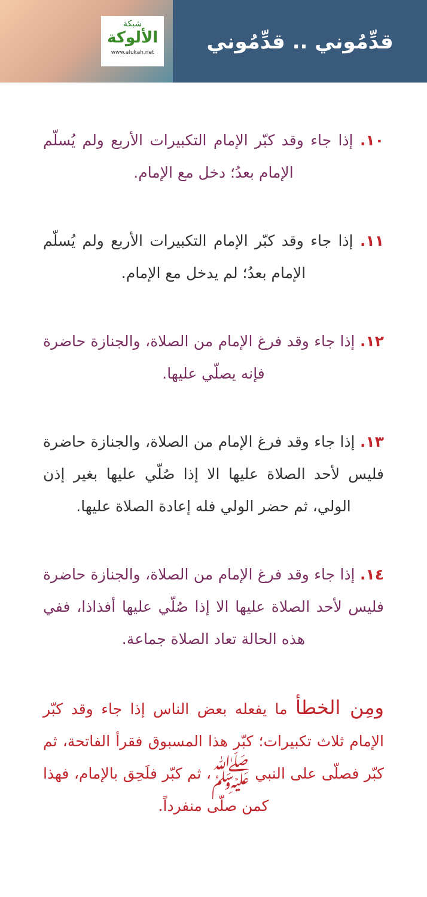قدِّمُوني .. قدِّمُوني
شبكة
الألوكة
www.alukah.net
١٠. إذا جاء وقد كبّر الإمام التكبيرات الأربع ولم يُسلّم الإمام بعدُ؛ دخل مع الإمام.
١١. إذا جاء وقد كبّر الإمام التكبيرات الأربع ولم يُسلّم الإمام بعدُ؛ لم يدخل مع الإمام.
١٢. إذا جاء وقد فرغ الإمام من الصلاة، والجنازة حاضرة فإنه يصلّي عليها.
١٣. إذا جاء وقد فرغ الإمام من الصلاة، والجنازة حاضرة فليس لأحد الصلاة عليها الا إذا صُلّي عليها بغير إذن الولي، ثم حضر الولي فله إعادة الصلاة عليها.
١٤. إذا جاء وقد فرغ الإمام من الصلاة، والجنازة حاضرة فليس لأحد الصلاة عليها الا إذا صُلّي عليها أفذاذا، ففي هذه الحالة تعاد الصلاة جماعة.
ومِن الخطأ ما يفعله بعض الناس إذا جاء وقد كبّر الإمام ثلاث تكبيرات؛ كبّر هذا المسبوق فقرأ الفاتحة، ثم كبّر فصلّى على النبي ﷺ، ثم كبّر فلَحِق بالإمام، فهذا كمن صلّى منفرداً.